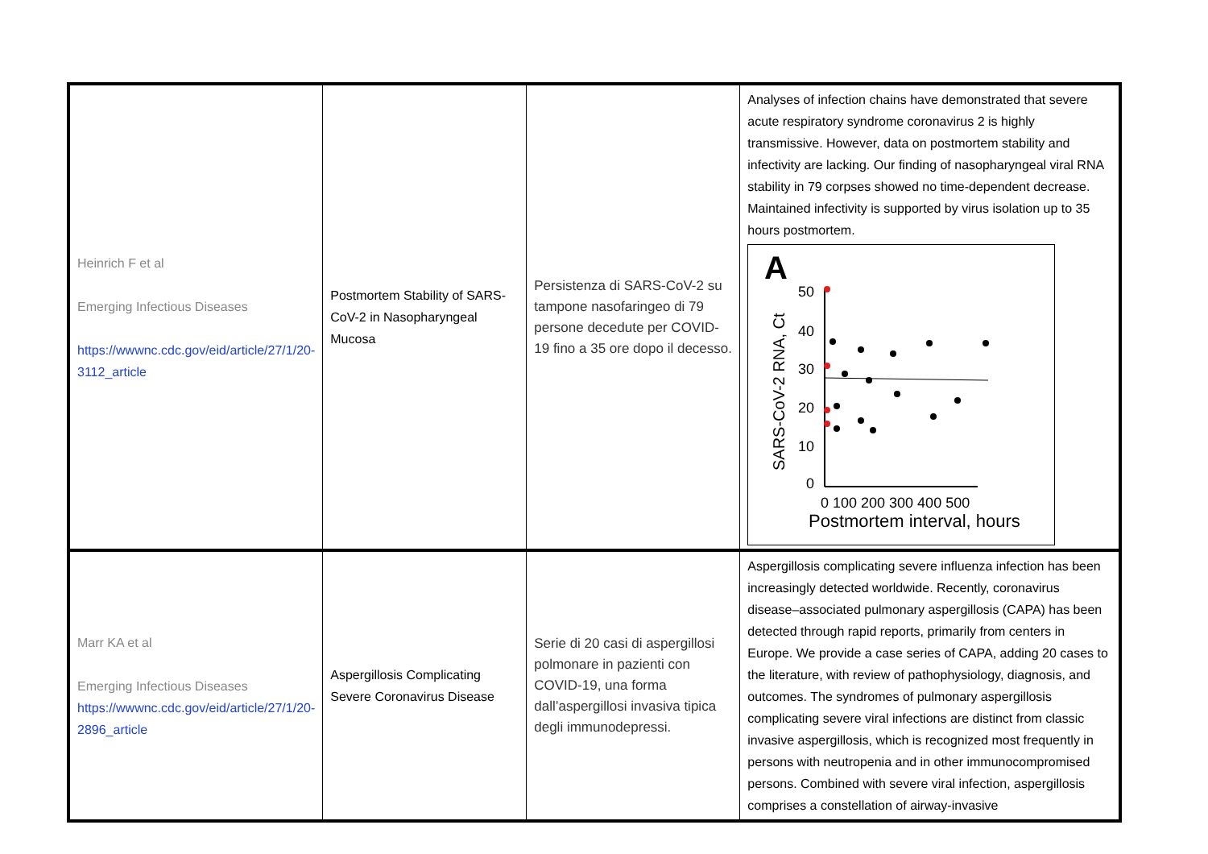| Heinrich F et al Emerging Infectious Diseases https://wwwnc.cdc.gov/eid/article/27/1/20-3112_article | Postmortem Stability of SARS-CoV-2 in Nasopharyngeal Mucosa | Persistenza di SARS-CoV-2 su tampone nasofaringeo di 79 persone decedute per COVID-19 fino a 35 ore dopo il decesso. | Analyses of infection chains have demonstrated that severe acute respiratory syndrome coronavirus 2 is highly transmissive. However, data on postmortem stability and infectivity are lacking. Our finding of nasopharyngeal viral RNA stability in 79 corpses showed no time-dependent decrease. Maintained infectivity is supported by virus isolation up to 35 hours postmortem. A SARS-CoV-2 RNA, Ct 50 40 30 20 10 0 0 100 200 300 400 500 Postmortem interval, hours |
| Marr KA et al Emerging Infectious Diseases https://wwwnc.cdc.gov/eid/article/27/1/20-2896_article | Aspergillosis Complicating Severe Coronavirus Disease | Serie di 20 casi di aspergillosi polmonare in pazienti con COVID-19, una forma dall’aspergillosi invasiva tipica degli immunodepressi. | Aspergillosis complicating severe influenza infection has been increasingly detected worldwide. Recently, coronavirus disease–associated pulmonary aspergillosis (CAPA) has been detected through rapid reports, primarily from centers in Europe. We provide a case series of CAPA, adding 20 cases to the literature, with review of pathophysiology, diagnosis, and outcomes. The syndromes of pulmonary aspergillosis complicating severe viral infections are distinct from classic invasive aspergillosis, which is recognized most frequently in persons with neutropenia and in other immunocompromised persons. Combined with severe viral infection, aspergillosis comprises a constellation of airway-invasive |